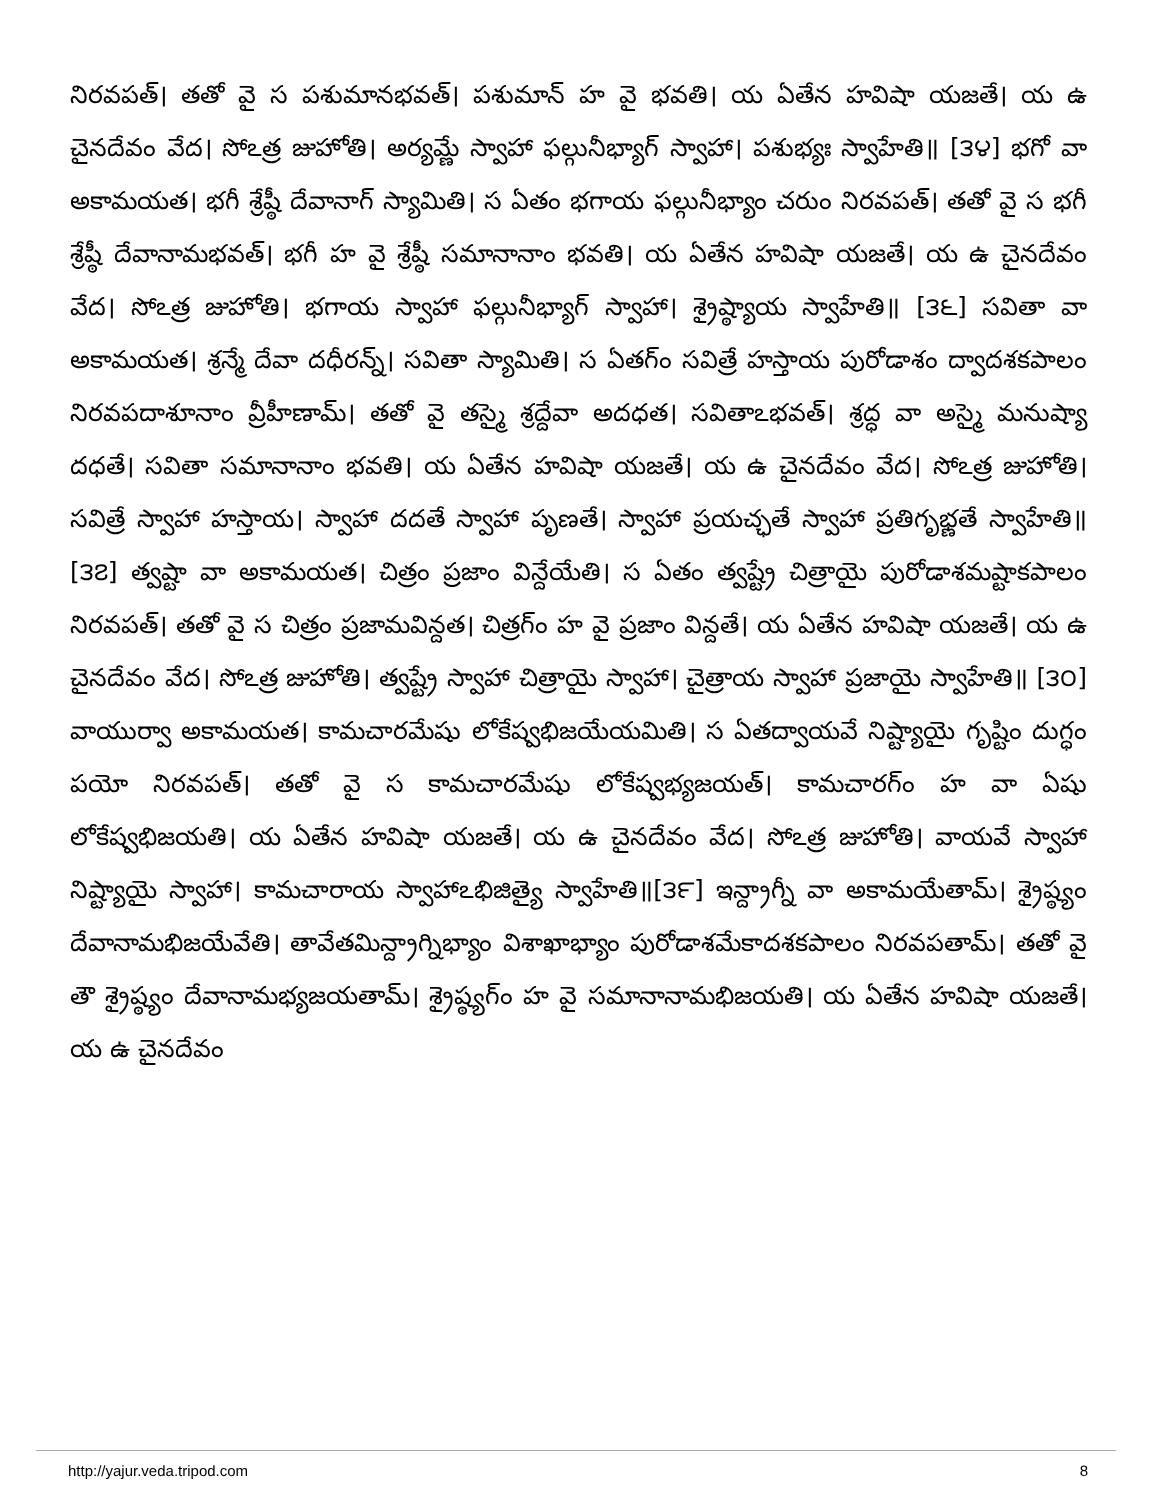నిరవపత్। తతో వై స పశుమానభవత్। పశుమాన్ హ వై భవతి। య ఏతేన హవిషా యజతే। య ఉ చైనదేవం వేద। సోఽత్ర జుహోతి। అర్యమ్ణే స్వాహా ఫల్గునీభ్యాగ్ స్వాహా। పశుభ్యః స్వాహేతి॥ [౩౪] భగో వా అకామయత। భగీ శ్రేష్ఠీ దేవానాగ్ స్యామితి। స ఏతం భగాయ ఫల్గునీభ్యాం చరుం నిరవపత్। తతో వై స భగీ శ్రేష్ఠీ దేవానామభవత్। భగీ హ వై శ్రేష్ఠీ సమానానాం భవతి। య ఏతేన హవిషా యజతే। య ఉ చైనదేవం వేద। సోఽత్ర జుహోతి। భగాయ స్వాహా ఫల్గునీభ్యాగ్ స్వాహా। శ్రైష్ఠ్యాయ స్వాహేతి॥ [౩౬] సవితా వా అకామయత। శ్రన్మే దేవా దధీరన్న్। సవితా స్యామితి। స ఏతగ్ం సవిత్రే హస్తాయ పురోడాశం ద్వాదశకపాలం నిరవపదాశూనాం వ్రీహీణామ్। తతో వై తస్మై శ్రద్దేవా అదధత। సవితాఽభవత్। శ్రద్ధ వా అస్మై మనుష్యా దధతే। సవితా సమానానాం భవతి। య ఏతేన హవిషా యజతే। య ఉ చైనదేవం వేద। సోఽత్ర జుహోతి। సవిత్రే స్వాహా హస్తాయ। స్వాహా దదతే స్వాహా పృణతే। స్వాహా ప్రయచ్ఛతే స్వాహా ప్రతిగృభ్ణతే స్వాహేతి॥ [౩౭] త్వష్టా వా అకామయత। చిత్రం ప్రజాం విన్దేయేతి। స ఏతం త్వష్ట్రే చిత్రాయై పురోడాశమష్టాకపాలం నిరవపత్। తతో వై స చిత్రం ప్రజామవిన్దత। చిత్రగ్ం హ వై ప్రజాం విన్దతే। య ఏతేన హవిషా యజతే। య ఉ చైనదేవం వేద। సోఽత్ర జుహోతి। త్వష్ట్రే స్వాహా చిత్రాయై స్వాహా। చైత్రాయ స్వాహా ప్రజాయై స్వాహేతి॥ [౩౦] వాయుర్వా అకామయత। కామచారమేషు లోకేష్వభిజయేయమితి। స ఏతద్వాయవే నిష్ట్యాయై గృష్టిం దుగ్ధం పయో నిరవపత్। తతో వై స కామచారమేషు లోకేష్వభ్యజయత్। కామచారగ్ం హ వా ఏషు లోకేష్వభిజయతి। య ఏతేన హవిషా యజతే। య ఉ చైనదేవం వేద। సోఽత్ర జుహోతి। వాయవే స్వాహా నిష్ట్యాయై స్వాహా। కామచారాయ స్వాహాఽభిజిత్యై స్వాహేతి॥[౩౯] ఇన్ద్రాగ్నీ వా అకామయేతామ్। శ్రైష్ఠ్యం దేవానామభిజయేవేతి। తావేతమిన్ద్రాగ్నిభ్యాం విశాఖాభ్యాం పురోడాశమేకాదశకపాలం నిరవపతామ్। తతో వై తౌ శ్రైష్ఠ్యం దేవానామభ్యజయతామ్। శ్రైష్ఠ్యగ్ం హ వై సమానానామభిజయతి। య ఏతేన హవిషా యజతే। య ఉ చైనదేవం
http://yajur.veda.tripod.com 8